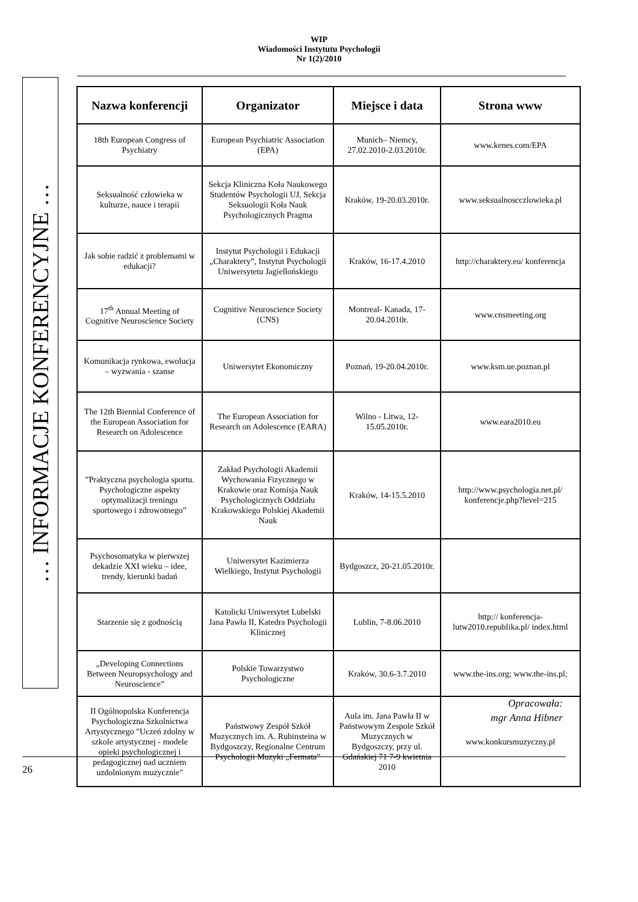WIP
Wiadomości Instytutu Psychologii
Nr 1(2)/2010
… INFORMACJE KONFERENCYJNE …
| Nazwa konferencji | Organizator | Miejsce i data | Strona www |
| --- | --- | --- | --- |
| 18th European Congress of Psychiatry | European Psychiatric Association (EPA) | Munich– Niemcy, 27.02.2010-2.03.2010r. | www.kenes.com/EPA |
| Seksualność człowieka w kulturze, nauce i terapii | Sekcja Kliniczna Koła Naukowego Studentów Psychologii UJ, Sekcja Seksuologii Koła Nauk Psychologicznych Pragma | Kraków, 19-20.03.2010r. | www.seksualnoscczlowieka.pl |
| Jak sobie radzić z problemami w edukacji? | Instytut Psychologii i Edukacji „Charaktery”, Instytut Psychologii Uniwersytetu Jagiellońskiego | Kraków, 16-17.4.2010 | http://charaktery.eu/ konferencja |
| 17<sup>th</sup> Annual Meeting of Cognitive Neuroscience Society | Cognitive Neuroscience Society (CNS) | Montreal- Kanada, 17-20.04.2010r. | www.cnsmeeting.org |
| Komunikacja rynkowa, ewolucja – wyzwania - szanse | Uniwersytet Ekonomiczny | Poznań, 19-20.04.2010r. | www.ksm.ue.poznan.pl |
| The 12th Biennial Conference of the European Association for Research on Adolescence | The European Association for Research on Adolescence (EARA) | Wilno - Litwa, 12-15.05.2010r. | www.eara2010.eu |
| ”Praktyczna psychologia sportu. Psychologiczne aspekty optymalizacji treningu sportowego i zdrowotnego” | Zakład Psychologii Akademii Wychowania Fizycznego w Krakowie oraz Komisja Nauk Psychologicznych Oddziału Krakowskiego Polskiej Akademii Nauk | Kraków, 14-15.5.2010 | http://www.psychologia.net.pl/ konferencje.php?level=215 |
| Psychosomatyka w pierwszej dekadzie XXI wieku – idee, trendy, kierunki badań | Uniwersytet Kazimierza Wielkiego, Instytut Psychologii | Bydgoszcz, 20-21.05.2010r. | |
| Starzenie się z godnością | Katolicki Uniwersytet Lubelski Jana Pawła II, Katedra Psychologii Klinicznej | Lublin, 7-8.06.2010 | http:// konferencja-lutw2010.republika.pl/ index.html |
| „Developing Connections Between Neuropsychology and Neuroscience” | Polskie Towarzystwo Psychologiczne | Kraków, 30.6-3.7.2010 | www.the-ins.org; www.the-ins.pl; |
| II Ogólnopolska Konferencja Psychologiczna Szkolnictwa Artystycznego "Uczeń zdolny w szkole artystycznej - modele opieki psychologicznej i pedagogicznej nad uczniem uzdolnionym muzycznie" | Państwowy Zespół Szkół Muzycznych im. A. Rubinsteina w Bydgoszczy, Regionalne Centrum Psychologii Muzyki „Fermata” | Aula im. Jana Pawła II w Państwowym Zespole Szkół Muzycznych w Bydgoszczy, przy ul. Gdańskiej 71 7-9 kwietnia 2010 | www.konkursmuzyczny.pl |
Opracowała:
mgr Anna Hibner
26